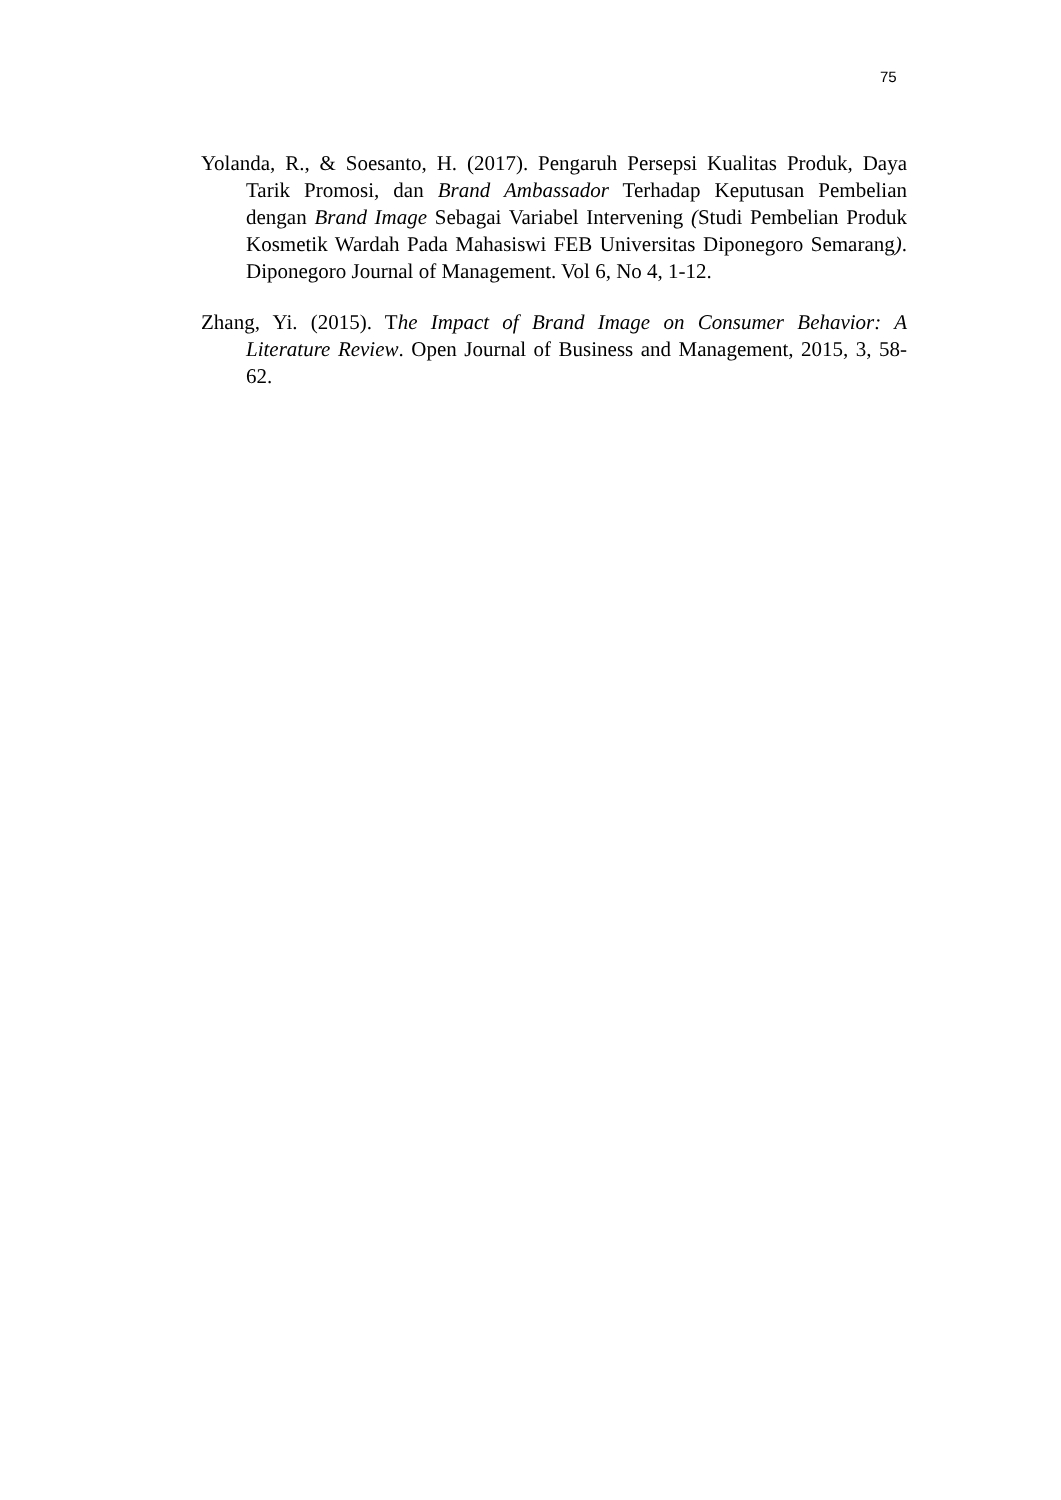75
Yolanda, R., & Soesanto, H. (2017). Pengaruh Persepsi Kualitas Produk, Daya Tarik Promosi, dan Brand Ambassador Terhadap Keputusan Pembelian dengan Brand Image Sebagai Variabel Intervening (Studi Pembelian Produk Kosmetik Wardah Pada Mahasiswi FEB Universitas Diponegoro Semarang). Diponegoro Journal of Management. Vol 6, No 4, 1-12.
Zhang, Yi. (2015). The Impact of Brand Image on Consumer Behavior: A Literature Review. Open Journal of Business and Management, 2015, 3, 58-62.